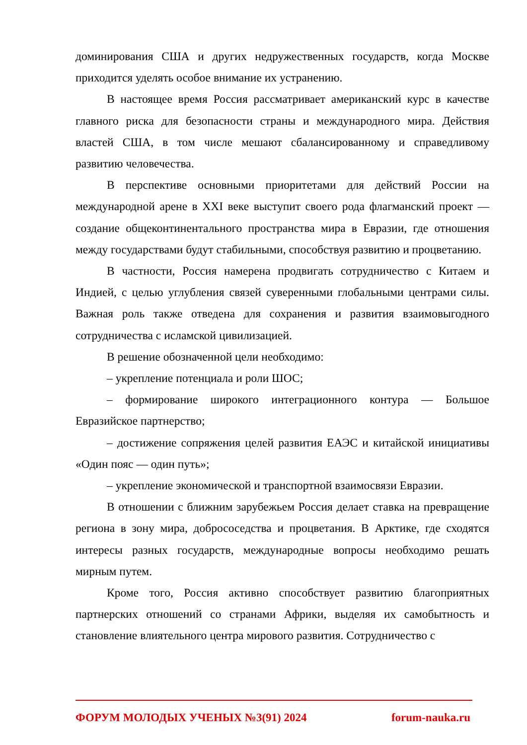доминирования США и других недружественных государств, когда Москве приходится уделять особое внимание их устранению.
В настоящее время Россия рассматривает американский курс в качестве главного риска для безопасности страны и международного мира. Действия властей США, в том числе мешают сбалансированному и справедливому развитию человечества.
В перспективе основными приоритетами для действий России на международной арене в XXI веке выступит своего рода флагманский проект — создание общеконтинентального пространства мира в Евразии, где отношения между государствами будут стабильными, способствуя развитию и процветанию.
В частности, Россия намерена продвигать сотрудничество с Китаем и Индией, с целью углубления связей суверенными глобальными центрами силы. Важная роль также отведена для сохранения и развития взаимовыгодного сотрудничества с исламской цивилизацией.
В решение обозначенной цели необходимо:
– укрепление потенциала и роли ШОС;
– формирование широкого интеграционного контура — Большое Евразийское партнерство;
– достижение сопряжения целей развития ЕАЭС и китайской инициативы «Один пояс — один путь»;
– укрепление экономической и транспортной взаимосвязи Евразии.
В отношении с ближним зарубежьем Россия делает ставка на превращение региона в зону мира, добрососедства и процветания. В Арктике, где сходятся интересы разных государств, международные вопросы необходимо решать мирным путем.
Кроме того, Россия активно способствует развитию благоприятных партнерских отношений со странами Африки, выделяя их самобытность и становление влиятельного центра мирового развития. Сотрудничество с
ФОРУМ МОЛОДЫХ УЧЕНЫХ №3(91) 2024 forum-nauka.ru